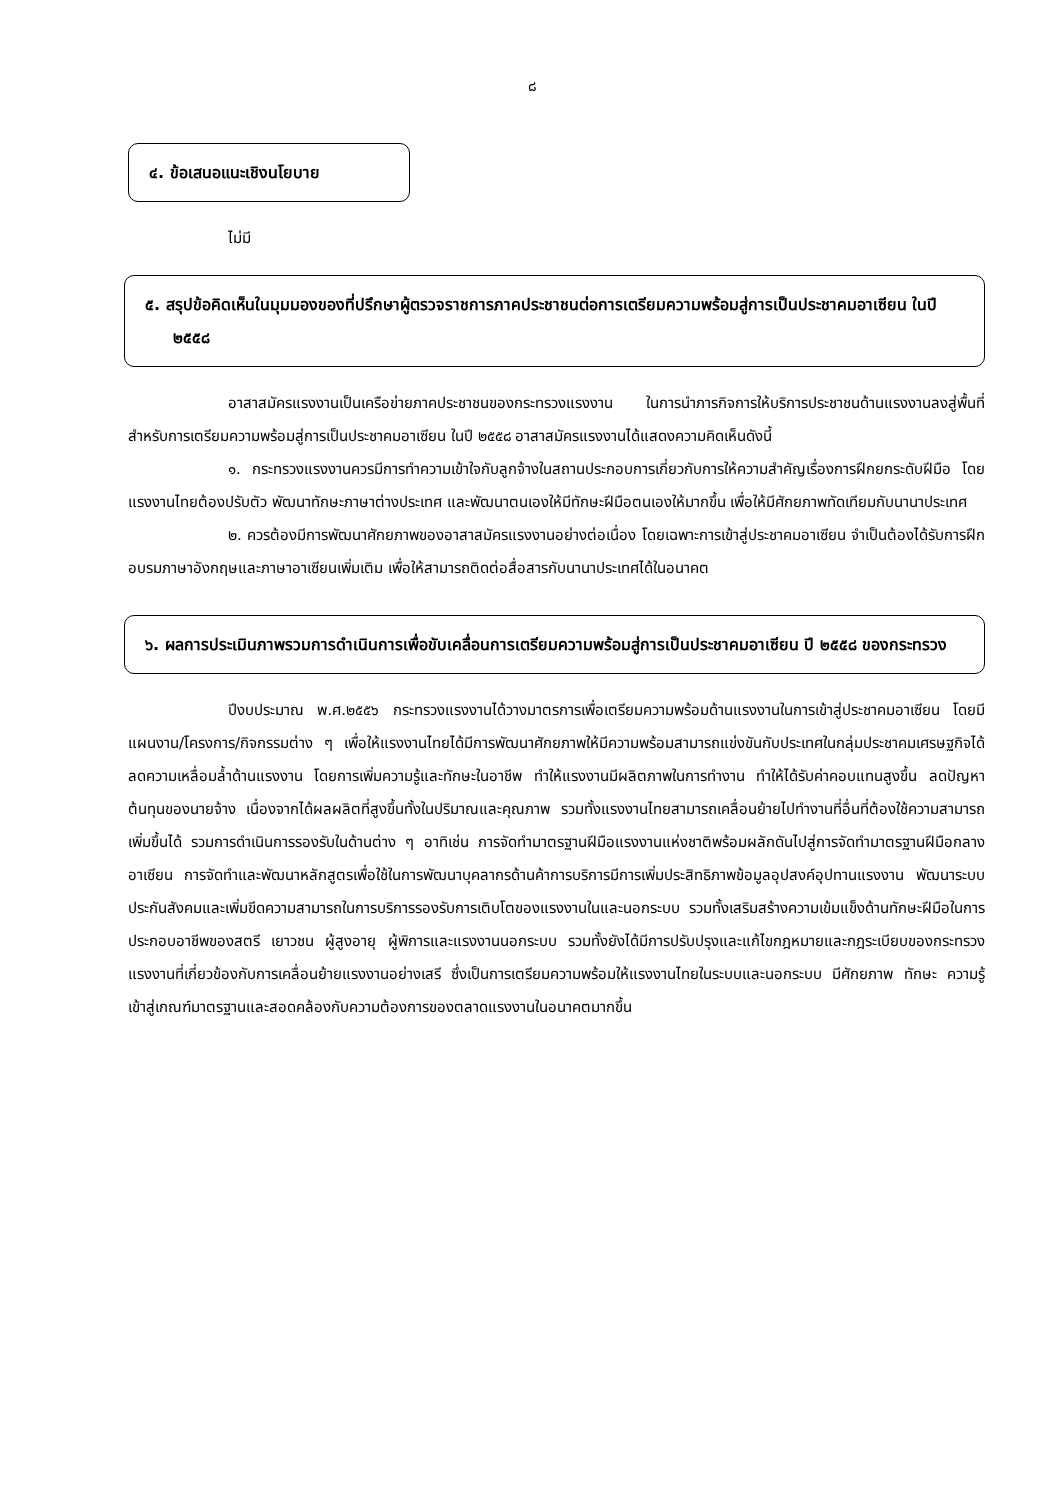๘
๔. ข้อเสนอแนะเชิงนโยบาย
ไม่มี
๕. สรุปข้อคิดเห็นในมุมมองของที่ปรึกษาผู้ตรวจราชการภาคประชาชนต่อการเตรียมความพร้อมสู่การเป็นประชาคมอาเซียน ในปี ๒๕๕๘
อาสาสมัครแรงงานเป็นเครือข่ายภาคประชาชนของกระทรวงแรงงาน ในการนำภารกิจการให้บริการประชาชนด้านแรงงานลงสู่พื้นที่ สำหรับการเตรียมความพร้อมสู่การเป็นประชาคมอาเซียน ในปี ๒๕๕๘ อาสาสมัครแรงงานได้แสดงความคิดเห็นดังนี้
๑. กระทรวงแรงงานควรมีการทำความเข้าใจกับลูกจ้างในสถานประกอบการเกี่ยวกับการให้ความสำคัญเรื่องการฝึกยกระดับฝีมือ โดยแรงงานไทยต้องปรับตัว พัฒนาทักษะภาษาต่างประเทศ และพัฒนาตนเองให้มีทักษะฝีมือตนเองให้มากขึ้น เพื่อให้มีศักยภาพทัดเทียมกับนานาประเทศ
๒. ควรต้องมีการพัฒนาศักยภาพของอาสาสมัครแรงงานอย่างต่อเนื่อง โดยเฉพาะการเข้าสู่ประชาคมอาเซียน จำเป็นต้องได้รับการฝึกอบรมภาษาอังกฤษและภาษาอาเซียนเพิ่มเติม เพื่อให้สามารถติดต่อสื่อสารกับนานาประเทศได้ในอนาคต
๖. ผลการประเมินภาพรวมการดำเนินการเพื่อขับเคลื่อนการเตรียมความพร้อมสู่การเป็นประชาคมอาเซียน ปี ๒๕๕๘ ของกระทรวง
ปีงบประมาณ พ.ศ.๒๕๕๖ กระทรวงแรงงานได้วางมาตรการเพื่อเตรียมความพร้อมด้านแรงงานในการเข้าสู่ประชาคมอาเซียน โดยมีแผนงาน/โครงการ/กิจกรรมต่าง ๆ เพื่อให้แรงงานไทยได้มีการพัฒนาศักยภาพให้มีความพร้อมสามารถแข่งขันกับประเทศในกลุ่มประชาคมเศรษฐกิจได้ ลดความเหลื่อมล้ำด้านแรงงาน โดยการเพิ่มความรู้และทักษะในอาชีพ ทำให้แรงงานมีผลิตภาพในการทำงาน ทำให้ได้รับค่าคอบแทนสูงขึ้น ลดปัญหาต้นทุนของนายจ้าง เนื่องจากได้ผลผลิตที่สูงขึ้นทั้งในปริมาณและคุณภาพ รวมทั้งแรงงานไทยสามารถเคลื่อนย้ายไปทำงานที่อื่นที่ต้องใช้ความสามารถเพิ่มขึ้นได้ รวมการดำเนินการรองรับในด้านต่าง ๆ อาทิเช่น การจัดทำมาตรฐานฝีมือแรงงานแห่งชาติพร้อมผลักดันไปสู่การจัดทำมาตรฐานฝีมือกลางอาเซียน การจัดทำและพัฒนาหลักสูตรเพื่อใช้ในการพัฒนาบุคลากรด้านค้าการบริการมีการเพิ่มประสิทธิภาพข้อมูลอุปสงค์อุปทานแรงงาน พัฒนาระบบประกันสังคมและเพิ่มขีดความสามารถในการบริการรองรับการเติบโตของแรงงานในและนอกระบบ รวมทั้งเสริมสร้างความเข้มแข็งด้านทักษะฝีมือในการประกอบอาชีพของสตรี เยาวชน ผู้สูงอายุ ผู้พิการและแรงงานนอกระบบ รวมทั้งยังได้มีการปรับปรุงและแก้ไขกฎหมายและกฎระเบียบของกระทรวงแรงงานที่เกี่ยวข้องกับการเคลื่อนย้ายแรงงานอย่างเสรี ซึ่งเป็นการเตรียมความพร้อมให้แรงงานไทยในระบบและนอกระบบ มีศักยภาพ ทักษะ ความรู้ เข้าสู่เกณฑ์มาตรฐานและสอดคล้องกับความต้องการของตลาดแรงงานในอนาคตมากขึ้น